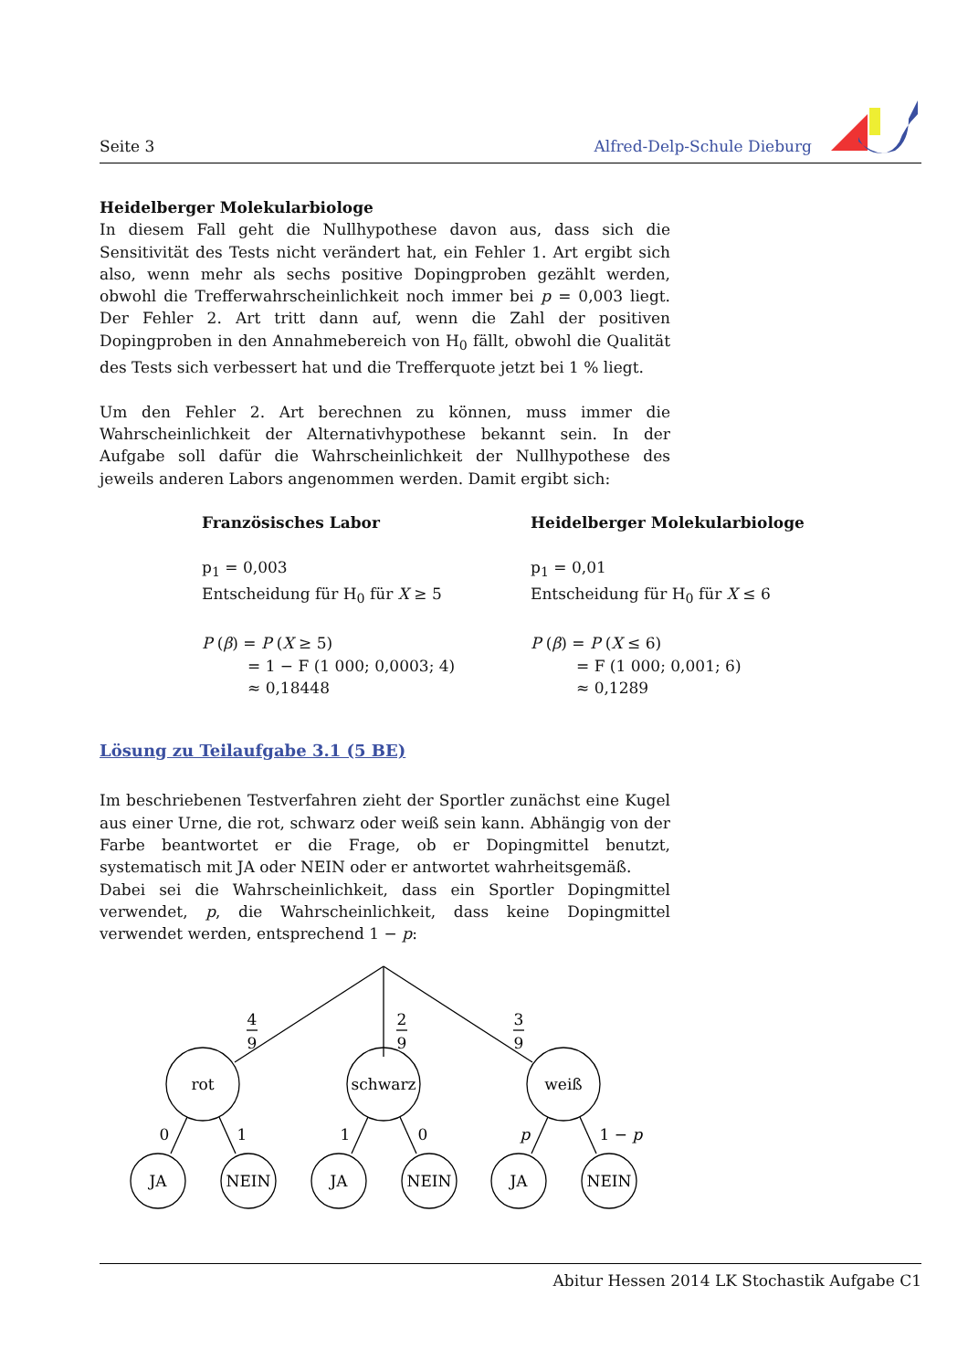Seite 3 Alfred-Delp-Schule Dieburg
Heidelberger Molekularbiologe
In diesem Fall geht die Nullhypothese davon aus, dass sich die Sensitivität des Tests nicht verändert hat, ein Fehler 1. Art ergibt sich also, wenn mehr als sechs positive Dopingproben gezählt werden, obwohl die Trefferwahrscheinlichkeit noch immer bei p = 0,003 liegt. Der Fehler 2. Art tritt dann auf, wenn die Zahl der positiven Dopingproben in den Annahmebereich von H<sub>0</sub> fällt, obwohl die Qualität des Tests sich verbessert hat und die Trefferquote jetzt bei 1 % liegt.
Um den Fehler 2. Art berechnen zu können, muss immer die Wahrscheinlichkeit der Alternativhypothese bekannt sein. In der Aufgabe soll dafür die Wahrscheinlichkeit der Nullhypothese des jeweils anderen Labors angenommen werden. Damit ergibt sich:
Französisches Labor
p<sub>1</sub> = 0,003
Entscheidung für H<sub>0</sub> für X ≥ 5
P (β) = P (X ≥ 5)
= 1 − F (1 000; 0,0003; 4)
≈ 0,18448
Heidelberger Molekularbiologe
p<sub>1</sub> = 0,01
Entscheidung für H<sub>0</sub> für X ≤ 6
P (β) = P (X ≤ 6)
= F (1 000; 0,001; 6)
≈ 0,1289
Lösung zu Teilaufgabe 3.1 (5 BE)
Im beschriebenen Testverfahren zieht der Sportler zunächst eine Kugel aus einer Urne, die rot, schwarz oder weiß sein kann. Abhängig von der Farbe beantwortet er die Frage, ob er Dopingmittel benutzt, systematisch mit JA oder NEIN oder er antwortet wahrheitsgemäß.
Dabei sei die Wahrscheinlichkeit, dass ein Sportler Dopingmittel verwendet, p, die Wahrscheinlichkeit, dass keine Dopingmittel verwendet werden, entsprechend 1 − p:
4
9
2
9
3
9
rot
schwarz
weiß
0
1
1
0
p
1 − p
JA
NEIN
JA
NEIN
JA
NEIN
Abitur Hessen 2014 LK Stochastik Aufgabe C1